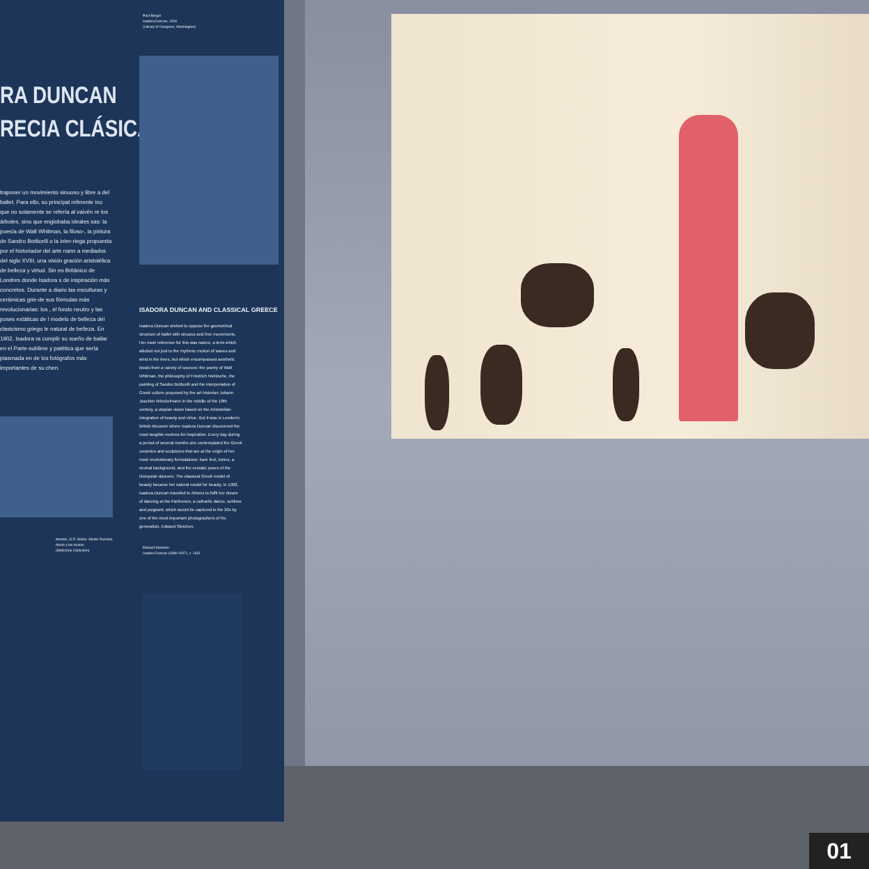Paul Berger
Isadora Duncan, 1900
(Library of Congress, Washington)
RA DUNCAN
RECIA CLÁSICA
traponer un movimiento sinuoso y libre a del ballet. Para ello, su principal referente ino que no solamente se refería al vaivén re los árboles, sino que englobaba ideales sas: la poesía de Walt Whitman, la filoso-, la pintura de Sandro Botticelli o la inter-riega propuesta por el historiador del arte nann a mediados del siglo XVIII, una visión gración aristotélica de belleza y virtud. Sin eo Británico de Londres donde Isadora s de inspiración más concretos. Durante a diario las esculturas y cerámicas grie-de sus fórmulas más revolucionarias: los , el fondo neutro y las poses extáticas de l modelo de belleza del clasicismo griego le natural de belleza. En 1902, Isadora ra cumplir su sueño de bailar en el Parte-sublime y patética que sería plasmada en de los fotógrafos más importantes de su chen.
ISADORA DUNCAN AND CLASSICAL GREECE
Isadora Duncan wished to oppose the geometrical structure of ballet with sinuous and free movements. Her main reference for this was nature, a term which alluded not just to the rhythmic motion of waves and wind in the trees, but which encompassed aesthetic ideals from a variety of sources: the poetry of Walt Whitman, the philosophy of Friedrich Nietzsche, the painting of Sandro Botticelli and the interpretation of Greek culture proposed by the art historian Johann Joachim Winckelmann in the middle of the 18th century, a utopian vision based on the Aristotelian integration of beauty and virtue. But it was in London's British Museum where Isadora Duncan discovered the most tangible motives for inspiration. Every day during a period of several months she contemplated the Greek ceramics and sculptures that are at the origin of her most revolutionary formulations: bare feet, tunics, a neutral background, and the ecstatic poses of the Dionysian dancers. The classical Greek model of beauty became her natural model for beauty. In 1902, Isadora Duncan travelled to Athens to fulfil her dream of dancing at the Parthenon, a cathartic dance, sublime and poignant, which would be captured in the 20s by one of the most important photographers of his generation, Edward Steichen.
Mannin, G.R. Weiss: Studio Romano
Apolo y las musas
(Wellcome Collection)
Edward Steichen
Isadora Duncan (1880-1927), c. 1931
01